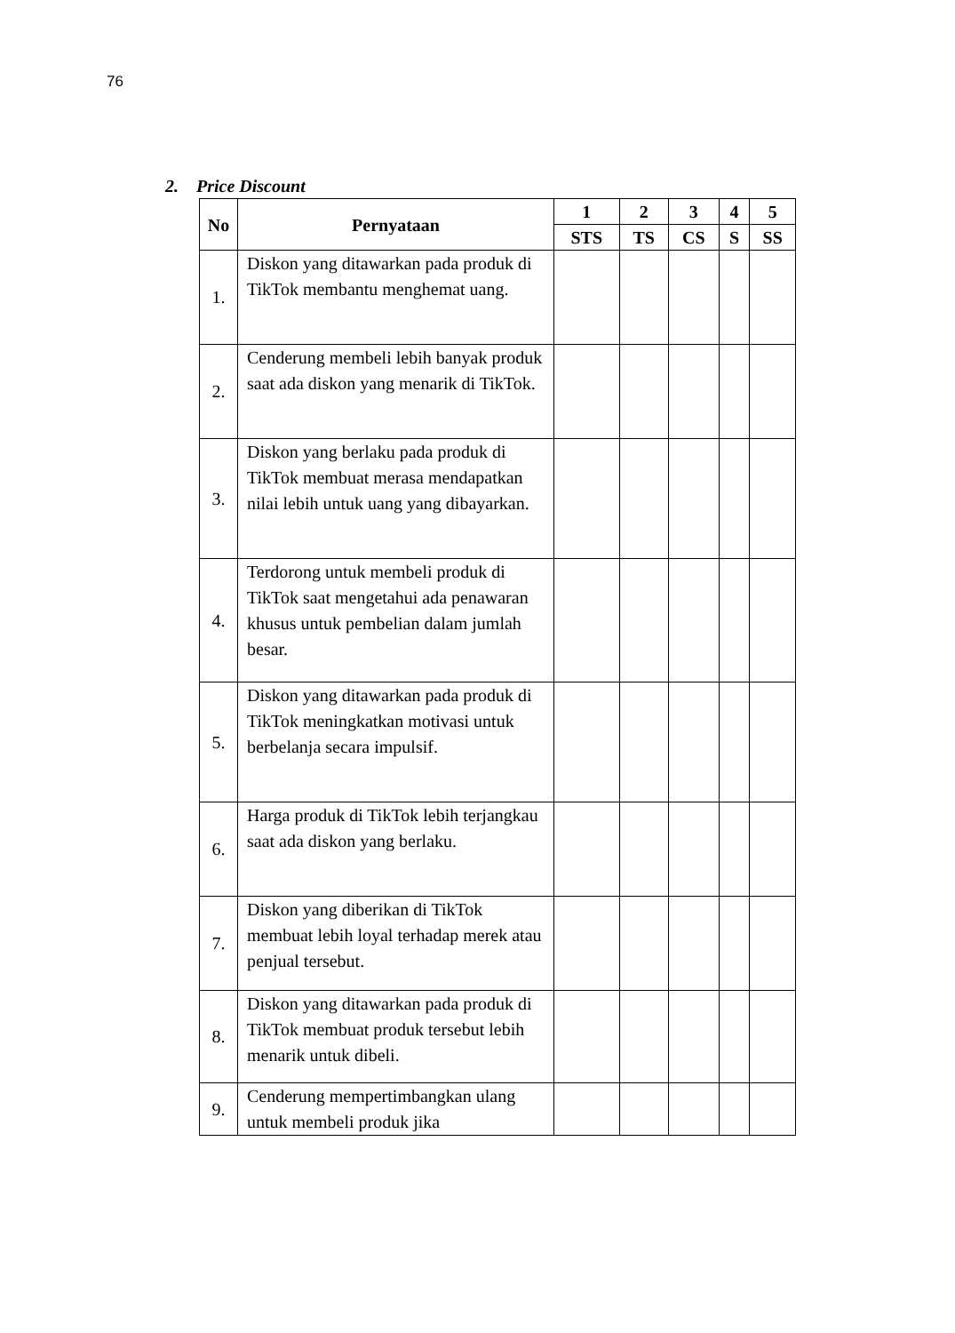76
2. Price Discount
| No | Pernyataan | 1 | 2 | 3 | 4 | 5 |
| --- | --- | --- | --- | --- | --- | --- |
| | | STS | TS | CS | S | SS |
| 1. | Diskon yang ditawarkan pada produk di TikTok membantu menghemat uang. | | | | | |
| 2. | Cenderung membeli lebih banyak produk saat ada diskon yang menarik di TikTok. | | | | | |
| 3. | Diskon yang berlaku pada produk di TikTok membuat merasa mendapatkan nilai lebih untuk uang yang dibayarkan. | | | | | |
| 4. | Terdorong untuk membeli produk di TikTok saat mengetahui ada penawaran khusus untuk pembelian dalam jumlah besar. | | | | | |
| 5. | Diskon yang ditawarkan pada produk di TikTok meningkatkan motivasi untuk berbelanja secara impulsif. | | | | | |
| 6. | Harga produk di TikTok lebih terjangkau saat ada diskon yang berlaku. | | | | | |
| 7. | Diskon yang diberikan di TikTok membuat lebih loyal terhadap merek atau penjual tersebut. | | | | | |
| 8. | Diskon yang ditawarkan pada produk di TikTok membuat produk tersebut lebih menarik untuk dibeli. | | | | | |
| 9. | Cenderung mempertimbangkan ulang untuk membeli produk jika | | | | | |